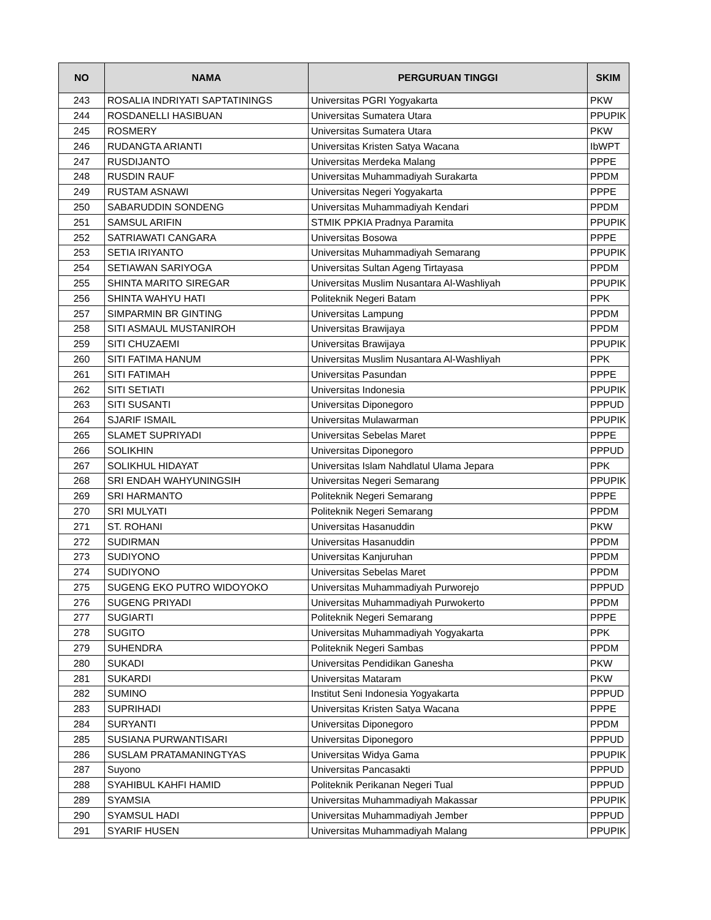| NO | NAMA | PERGURUAN TINGGI | SKIM |
| --- | --- | --- | --- |
| 243 | ROSALIA INDRIYATI SAPTATININGS | Universitas PGRI Yogyakarta | PKW |
| 244 | ROSDANELLI HASIBUAN | Universitas Sumatera Utara | PPUPIK |
| 245 | ROSMERY | Universitas Sumatera Utara | PKW |
| 246 | RUDANGTA ARIANTI | Universitas Kristen Satya Wacana | IbWPT |
| 247 | RUSDIJANTO | Universitas Merdeka Malang | PPPE |
| 248 | RUSDIN RAUF | Universitas Muhammadiyah Surakarta | PPDM |
| 249 | RUSTAM ASNAWI | Universitas Negeri Yogyakarta | PPPE |
| 250 | SABARUDDIN SONDENG | Universitas Muhammadiyah Kendari | PPDM |
| 251 | SAMSUL ARIFIN | STMIK PPKIA Pradnya Paramita | PPUPIK |
| 252 | SATRIAWATI CANGARA | Universitas Bosowa | PPPE |
| 253 | SETIA IRIYANTO | Universitas Muhammadiyah Semarang | PPUPIK |
| 254 | SETIAWAN SARIYOGA | Universitas Sultan Ageng Tirtayasa | PPDM |
| 255 | SHINTA MARITO SIREGAR | Universitas Muslim Nusantara Al-Washliyah | PPUPIK |
| 256 | SHINTA WAHYU HATI | Politeknik Negeri Batam | PPK |
| 257 | SIMPARMIN BR GINTING | Universitas Lampung | PPDM |
| 258 | SITI ASMAUL MUSTANIROH | Universitas Brawijaya | PPDM |
| 259 | SITI CHUZAEMI | Universitas Brawijaya | PPUPIK |
| 260 | SITI FATIMA HANUM | Universitas Muslim Nusantara Al-Washliyah | PPK |
| 261 | SITI FATIMAH | Universitas Pasundan | PPPE |
| 262 | SITI SETIATI | Universitas Indonesia | PPUPIK |
| 263 | SITI SUSANTI | Universitas Diponegoro | PPPUD |
| 264 | SJARIF ISMAIL | Universitas Mulawarman | PPUPIK |
| 265 | SLAMET SUPRIYADI | Universitas Sebelas Maret | PPPE |
| 266 | SOLIKHIN | Universitas Diponegoro | PPPUD |
| 267 | SOLIKHUL HIDAYAT | Universitas Islam Nahdlatul Ulama Jepara | PPK |
| 268 | SRI ENDAH WAHYUNINGSIH | Universitas Negeri Semarang | PPUPIK |
| 269 | SRI HARMANTO | Politeknik Negeri Semarang | PPPE |
| 270 | SRI MULYATI | Politeknik Negeri Semarang | PPDM |
| 271 | ST. ROHANI | Universitas Hasanuddin | PKW |
| 272 | SUDIRMAN | Universitas Hasanuddin | PPDM |
| 273 | SUDIYONO | Universitas Kanjuruhan | PPDM |
| 274 | SUDIYONO | Universitas Sebelas Maret | PPDM |
| 275 | SUGENG EKO PUTRO WIDOYOKO | Universitas Muhammadiyah Purworejo | PPPUD |
| 276 | SUGENG PRIYADI | Universitas Muhammadiyah Purwokerto | PPDM |
| 277 | SUGIARTI | Politeknik Negeri Semarang | PPPE |
| 278 | SUGITO | Universitas Muhammadiyah Yogyakarta | PPK |
| 279 | SUHENDRA | Politeknik Negeri Sambas | PPDM |
| 280 | SUKADI | Universitas Pendidikan Ganesha | PKW |
| 281 | SUKARDI | Universitas Mataram | PKW |
| 282 | SUMINO | Institut Seni Indonesia Yogyakarta | PPPUD |
| 283 | SUPRIHADI | Universitas Kristen Satya Wacana | PPPE |
| 284 | SURYANTI | Universitas Diponegoro | PPDM |
| 285 | SUSIANA PURWANTISARI | Universitas Diponegoro | PPPUD |
| 286 | SUSLAM PRATAMANINGTYAS | Universitas Widya Gama | PPUPIK |
| 287 | Suyono | Universitas Pancasakti | PPPUD |
| 288 | SYAHIBUL KAHFI HAMID | Politeknik Perikanan Negeri Tual | PPPUD |
| 289 | SYAMSIA | Universitas Muhammadiyah Makassar | PPUPIK |
| 290 | SYAMSUL HADI | Universitas Muhammadiyah Jember | PPPUD |
| 291 | SYARIF HUSEN | Universitas Muhammadiyah Malang | PPUPIK |